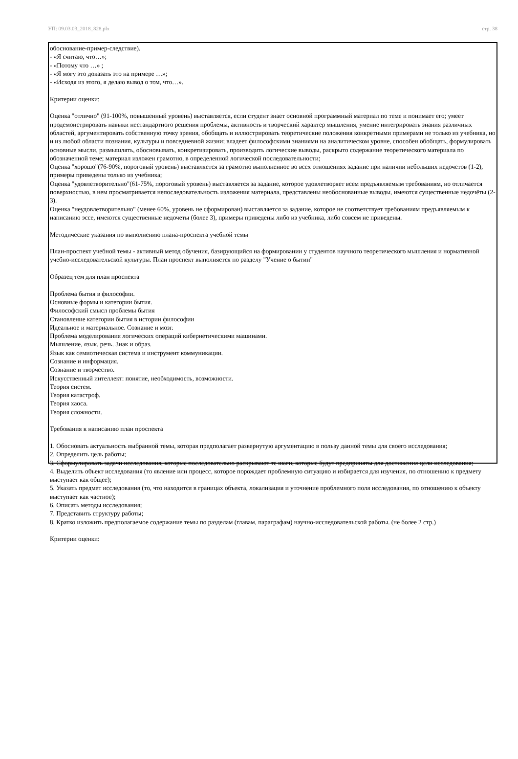УП: 09.03.03_2018_828.plx стр. 38
обоснование-пример-следствие).
- «Я считаю, что…»;
- «Потому что …» ;
- «Я могу это доказать это на примере …»;
- «Исходя из этого, я делаю вывод о том, что…».
Критерии оценки:
Оценка "отлично" (91-100%, повышенный уровень) выставляется, если студент знает основной программный материал по теме и понимает его; умеет продемонстрировать навыки нестандартного решения проблемы, активность и творческий характер мышления, умение интегрировать знания различных областей, аргументировать собственную точку зрения, обобщать и иллюстрировать теоретические положения конкретными примерами не только из учебника, но и из любой области познания, культуры и повседневной жизни; владеет философскими знаниями на аналитическом уровне, способен обобщать, формулировать основные мысли, размышлять, обосновывать, конкретизировать, производить логические выводы, раскрыто содержание теоретического материала по обозначенной теме; материал изложен грамотно, в определенной логической последовательности;
Оценка "хорошо"(76-90%, пороговый уровень) выставляется за грамотно выполненное во всех отношениях задание при наличии небольших недочетов (1-2), примеры приведены только из учебника;
Оценка "удовлетворительно"(61-75%, пороговый уровень) выставляется за задание, которое удовлетворяет всем предъявляемым требованиям, но отличается поверхностью, в нем просматривается непоследовательность изложения материала, представлены необоснованные выводы, имеются существенные недочёты (2-3).
Оценка "неудовлетворительно" (менее 60%, уровень не сформирован) выставляется за задание, которое не соответствует требованиям предъявляемым к написанию эссе, имеются существенные недочеты (более 3), примеры приведены либо из учебника, либо совсем не приведены.
Методические указания по выполнению плана-проспекта учебной темы
План-проспект учебной темы - активный метод обучения, базирующийся на формировании у студентов научного теоретического мышления и нормативной учебно-исследовательской культуры. План проспект выполняется по разделу "Учение о бытии"
Образец тем для план проспекта
Проблема бытия в философии.
Основные формы и категории бытия.
Философский смысл проблемы бытия
Становление категории бытия в истории философии
Идеальное и материальное. Сознание и мозг.
Проблема моделирования логических операций кибернетическими машинами.
Мышление, язык, речь. Знак и образ.
Язык как семиотическая система и инструмент коммуникации.
Сознание и информация.
Сознание и творчество.
Искусственный интеллект: понятие, необходимость, возможности.
Теория систем.
Теория катастроф.
Теория хаоса.
Теория сложности.
Требования к написанию план проспекта
1. Обосновать актуальность выбранной темы, которая предполагает развернутую аргументацию в пользу данной темы для своего исследования;
2. Определить цель работы;
3. Сформулировать задачи исследования, которые последовательно раскрывают те шаги, которые будут предприняты для достижения цели исследования;
4. Выделить объект исследования (то явление или процесс, которое порождает проблемную ситуацию и избирается для изучения, по отношению к предмету выступает как общее);
5. Указать предмет исследования (то, что находится в границах объекта, локализация и уточнение проблемного поля исследования, по отношению к объекту выступает как частное);
6. Описать методы исследования;
7. Представить структуру работы;
8. Кратко изложить предполагаемое содержание темы по разделам (главам, параграфам) научно-исследовательской работы. (не более 2 стр.)
Критерии оценки: